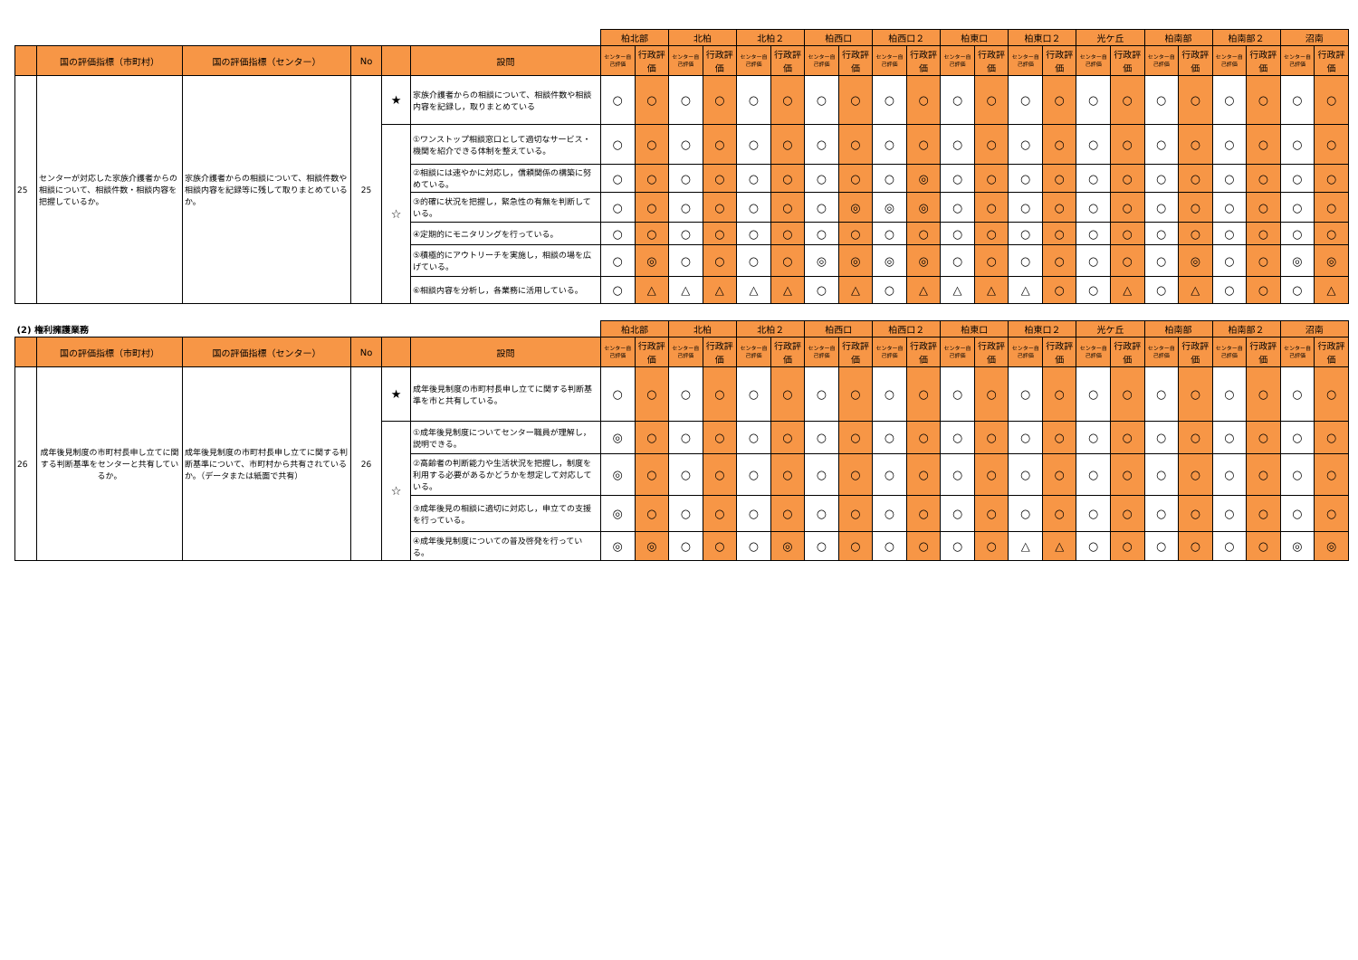| | | | | | | 柏北部 | | 北柏 | | 北柏２ | | 柏西口 | | 柏西口２ | | 柏東口 | | 柏東口２ | | 光ケ丘 | | 柏南部 | | 柏南部２ | | 沼南 | |
| | 国の評価指標（市町村） | 国の評価指標（センター） | No | | 設問 | センター自己評価 | 行政評価 | センター自己評価 | 行政評価 | センター自己評価 | 行政評価 | センター自己評価 | 行政評価 | センター自己評価 | 行政評価 | センター自己評価 | 行政評価 | センター自己評価 | 行政評価 | センター自己評価 | 行政評価 | センター自己評価 | 行政評価 | センター自己評価 | 行政評価 | センター自己評価 | 行政評価 |
| 25 | センターが対応した家族介護者からの相談について、相談件数・相談内容を把握しているか。 | 家族介護者からの相談について、相談件数や相談内容を記録等に残して取りまとめているか。 | 25 | ★ | 家族介護者からの相談について、相談件数や相談内容を記録し，取りまとめている | ○ | ○ | ○ | ○ | ○ | ○ | ○ | ○ | ○ | ○ | ○ | ○ | ○ | ○ | ○ | ○ | ○ | ○ | ○ | ○ | ○ | ○ |
| | | | | ☆ | ①ワンストップ相談窓口として適切なサービス・機関を紹介できる体制を整えている。 | ○ | ○ | ○ | ○ | ○ | ○ | ○ | ○ | ○ | ○ | ○ | ○ | ○ | ○ | ○ | ○ | ○ | ○ | ○ | ○ | ○ | ○ |
| | | | | | ②相談には速やかに対応し，信頼関係の構築に努めている。 | ○ | ○ | ○ | ○ | ○ | ○ | ○ | ○ | ○ | ◎ | ○ | ○ | ○ | ○ | ○ | ○ | ○ | ○ | ○ | ○ | ○ | ○ |
| | | | | | ③的確に状況を把握し，緊急性の有無を判断している。 | ○ | ○ | ○ | ○ | ○ | ○ | ○ | ◎ | ◎ | ◎ | ○ | ○ | ○ | ○ | ○ | ○ | ○ | ○ | ○ | ○ | ○ | ○ |
| | | | | | ④定期的にモニタリングを行っている。 | ○ | ○ | ○ | ○ | ○ | ○ | ○ | ○ | ○ | ○ | ○ | ○ | ○ | ○ | ○ | ○ | ○ | ○ | ○ | ○ | ○ | ○ |
| | | | | | ⑤積極的にアウトリーチを実施し，相談の場を広げている。 | ○ | ◎ | ○ | ○ | ○ | ○ | ◎ | ◎ | ◎ | ◎ | ○ | ○ | ○ | ○ | ○ | ○ | ○ | ◎ | ○ | ○ | ◎ | ◎ |
| | | | | | ⑥相談内容を分析し，各業務に活用している。 | ○ | △ | △ | △ | △ | △ | ○ | △ | ○ | △ | △ | △ | △ | ○ | ○ | △ | ○ | △ | ○ | ○ | ○ | △ |
| (2) 権利擁護業務 | | | | | | 柏北部 | | 北柏 | | 北柏２ | | 柏西口 | | 柏西口２ | | 柏東口 | | 柏東口２ | | 光ケ丘 | | 柏南部 | | 柏南部２ | | 沼南 | |
| | 国の評価指標（市町村） | 国の評価指標（センター） | No | | 設問 | センター自己評価 | 行政評価 | センター自己評価 | 行政評価 | センター自己評価 | 行政評価 | センター自己評価 | 行政評価 | センター自己評価 | 行政評価 | センター自己評価 | 行政評価 | センター自己評価 | 行政評価 | センター自己評価 | 行政評価 | センター自己評価 | 行政評価 | センター自己評価 | 行政評価 | センター自己評価 | 行政評価 |
| 26 | 成年後見制度の市町村長申し立てに関する判断基準をセンターと共有しているか。 | 成年後見制度の市町村長申し立てに関する判断基準について、市町村から共有されているか。（データまたは紙面で共有） | 26 | ★ | 成年後見制度の市町村長申し立てに関する判断基準を市と共有している。 | ○ | ○ | ○ | ○ | ○ | ○ | ○ | ○ | ○ | ○ | ○ | ○ | ○ | ○ | ○ | ○ | ○ | ○ | ○ | ○ | ○ | ○ |
| | | | | ☆ | ①成年後見制度についてセンター職員が理解し，説明できる。 | ◎ | ○ | ○ | ○ | ○ | ○ | ○ | ○ | ○ | ○ | ○ | ○ | ○ | ○ | ○ | ○ | ○ | ○ | ○ | ○ | ○ | ○ |
| | | | | | ②高齢者の判断能力や生活状況を把握し，制度を利用する必要があるかどうかを想定して対応している。 | ◎ | ○ | ○ | ○ | ○ | ○ | ○ | ○ | ○ | ○ | ○ | ○ | ○ | ○ | ○ | ○ | ○ | ○ | ○ | ○ | ○ | ○ |
| | | | | | ③成年後見の相談に適切に対応し，申立ての支援を行っている。 | ◎ | ○ | ○ | ○ | ○ | ○ | ○ | ○ | ○ | ○ | ○ | ○ | ○ | ○ | ○ | ○ | ○ | ○ | ○ | ○ | ○ | ○ |
| | | | | | ④成年後見制度についての普及啓発を行っている。 | ◎ | ◎ | ○ | ○ | ○ | ◎ | ○ | ○ | ○ | ○ | ○ | ○ | △ | △ | ○ | ○ | ○ | ○ | ○ | ○ | ◎ | ◎ |